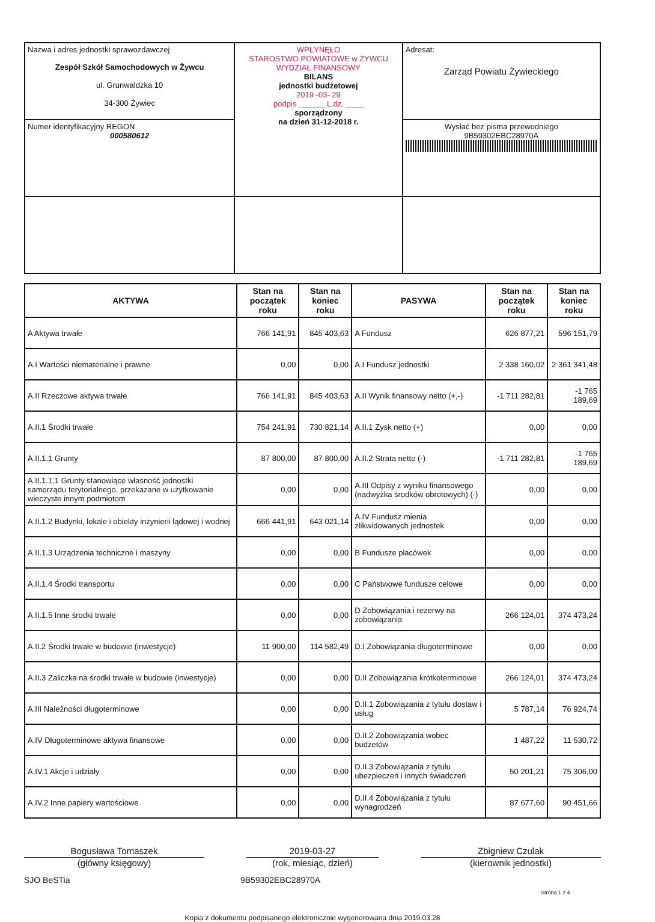| Nazwa i adres jednostki sprawozdawczej Zespół Szkół Samochodowych w Żywcu ul. Grunwaldzka 10 34-300 Żywiec | WPŁYNĘŁO STAROSTWO POWIATOWE w ŻYWCU WYDZIAŁ FINANSOWY BILANS jednostki budżetowej 2019 -03- 29 podpis ______ L.dz. ____ sporządzony na dzień 31-12-2018 r. | Adresat: Zarząd Powiatu Żywieckiego |
| Numer identyfikacyjny REGON 000580612 | | Wysłać bez pisma przewodniego 9B59302EBC28970A |
| AKTYWA | Stan na początek roku | Stan na koniec roku | PASYWA | Stan na początek roku | Stan na koniec roku |
| --- | --- | --- | --- | --- | --- |
| A Aktywa trwałe | 766 141,91 | 845 403,63 | A Fundusz | 626 877,21 | 596 151,79 |
| A.I Wartości niematerialne i prawne | 0,00 | 0,00 | A.I Fundusz jednostki | 2 338 160,02 | 2 361 341,48 |
| A.II Rzeczowe aktywa trwałe | 766 141,91 | 845 403,63 | A.II Wynik finansowy netto (+,-) | -1 711 282,81 | -1 765 189,69 |
| A.II.1 Środki trwałe | 754 241,91 | 730 821,14 | A.II.1 Zysk netto (+) | 0,00 | 0,00 |
| A.II.1.1 Grunty | 87 800,00 | 87 800,00 | A.II.2 Strata netto (-) | -1 711 282,81 | -1 765 189,69 |
| A.II.1.1.1 Grunty stanowiące własność jednostki samorządu terytorialnego, przekazane w użytkowanie wieczyste innym podmiotom | 0,00 | 0,00 | A.III Odpisy z wyniku finansowego (nadwyżka środków obrotowych) (-) | 0,00 | 0,00 |
| A.II.1.2 Budynki, lokale i obiekty inżynierii lądowej i wodnej | 666 441,91 | 643 021,14 | A.IV Fundusz mienia zlikwidowanych jednostek | 0,00 | 0,00 |
| A.II.1.3 Urządzenia techniczne i maszyny | 0,00 | 0,00 | B Fundusze placówek | 0,00 | 0,00 |
| A.II.1.4 Środki transportu | 0,00 | 0,00 | C Państwowe fundusze celowe | 0,00 | 0,00 |
| A.II.1.5 Inne środki trwałe | 0,00 | 0,00 | D Zobowiązania i rezerwy na zobowiązania | 266 124,01 | 374 473,24 |
| A.II.2 Środki trwałe w budowie (inwestycje) | 11 900,00 | 114 582,49 | D.I Zobowiązania długoterminowe | 0,00 | 0,00 |
| A.II.3 Zaliczka na środki trwałe w budowie (inwestycje) | 0,00 | 0,00 | D.II Zobowiązania krótkoterminowe | 266 124,01 | 374 473,24 |
| A.III Należności długoterminowe | 0,00 | 0,00 | D.II.1 Zobowiązania z tytułu dostaw i usług | 5 787,14 | 76 924,74 |
| A.IV Długoterminowe aktywa finansowe | 0,00 | 0,00 | D.II.2 Zobowiązania wobec budżetów | 1 487,22 | 11 530,72 |
| A.IV.1 Akcje i udziały | 0,00 | 0,00 | D.II.3 Zobowiązania z tytułu ubezpieczeń i innych świadczeń | 50 201,21 | 75 306,00 |
| A.IV.2 Inne papiery wartościowe | 0,00 | 0,00 | D.II.4 Zobowiązania z tytułu wynagrodzeń | 87 677,60 | 90 451,66 |
Bogusława Tomaszek 2019-03-27 Zbigniew Czulak
(główny księgowy) (rok, miesiąc, dzień) (kierownik jednostki)
SJO BeSTia 9B59302EBC28970A Strona 1 z 4
Kopia z dokumentu podpisanego elektronicznie wygenerowana dnia 2019.03.28